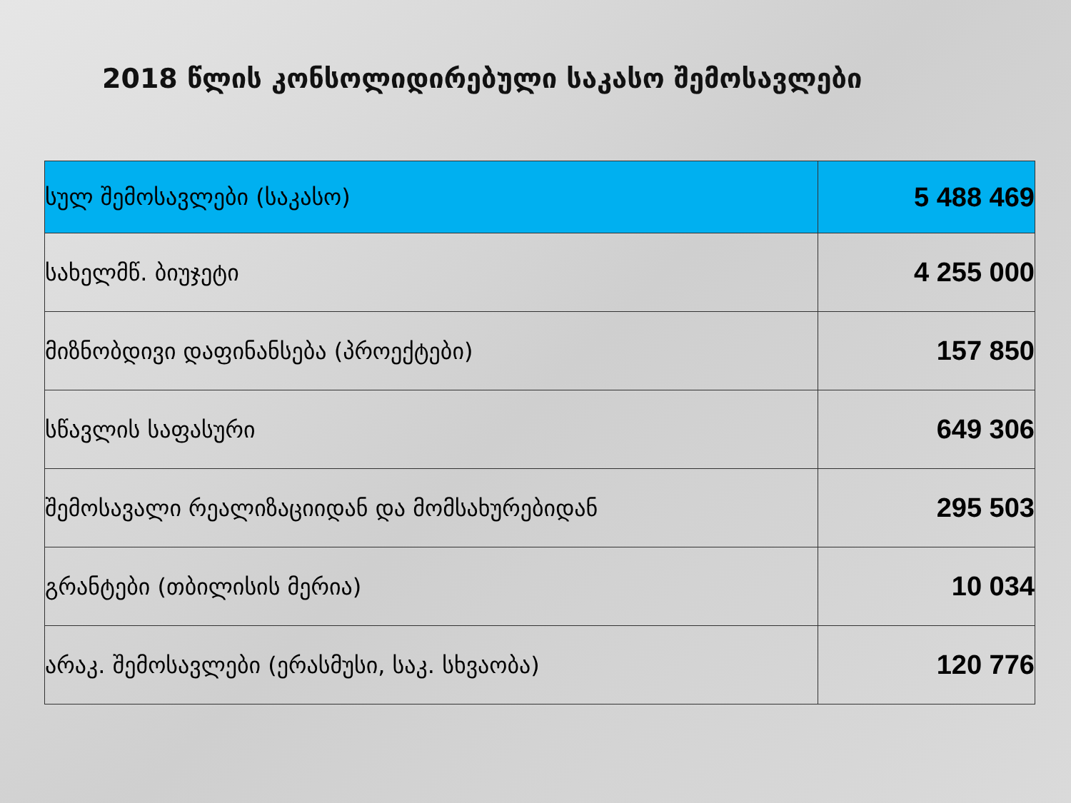2018 წლის კონსოლიდირებული საკასო შემოსავლები
| სულ შემოსავლები (საკასო) | 5 488 469 |
| სახელმწ. ბიუჯეტი | 4 255 000 |
| მიზნობდივი დაფინანსება (პროექტები) | 157 850 |
| სწავლის საფასური | 649 306 |
| შემოსავალი რეალიზაციიდან და მომსახურებიდან | 295 503 |
| გრანტები (თბილისის მერია) | 10 034 |
| არაკ. შემოსავლები (ერასმუსი, საკ. სხვაობა) | 120 776 |